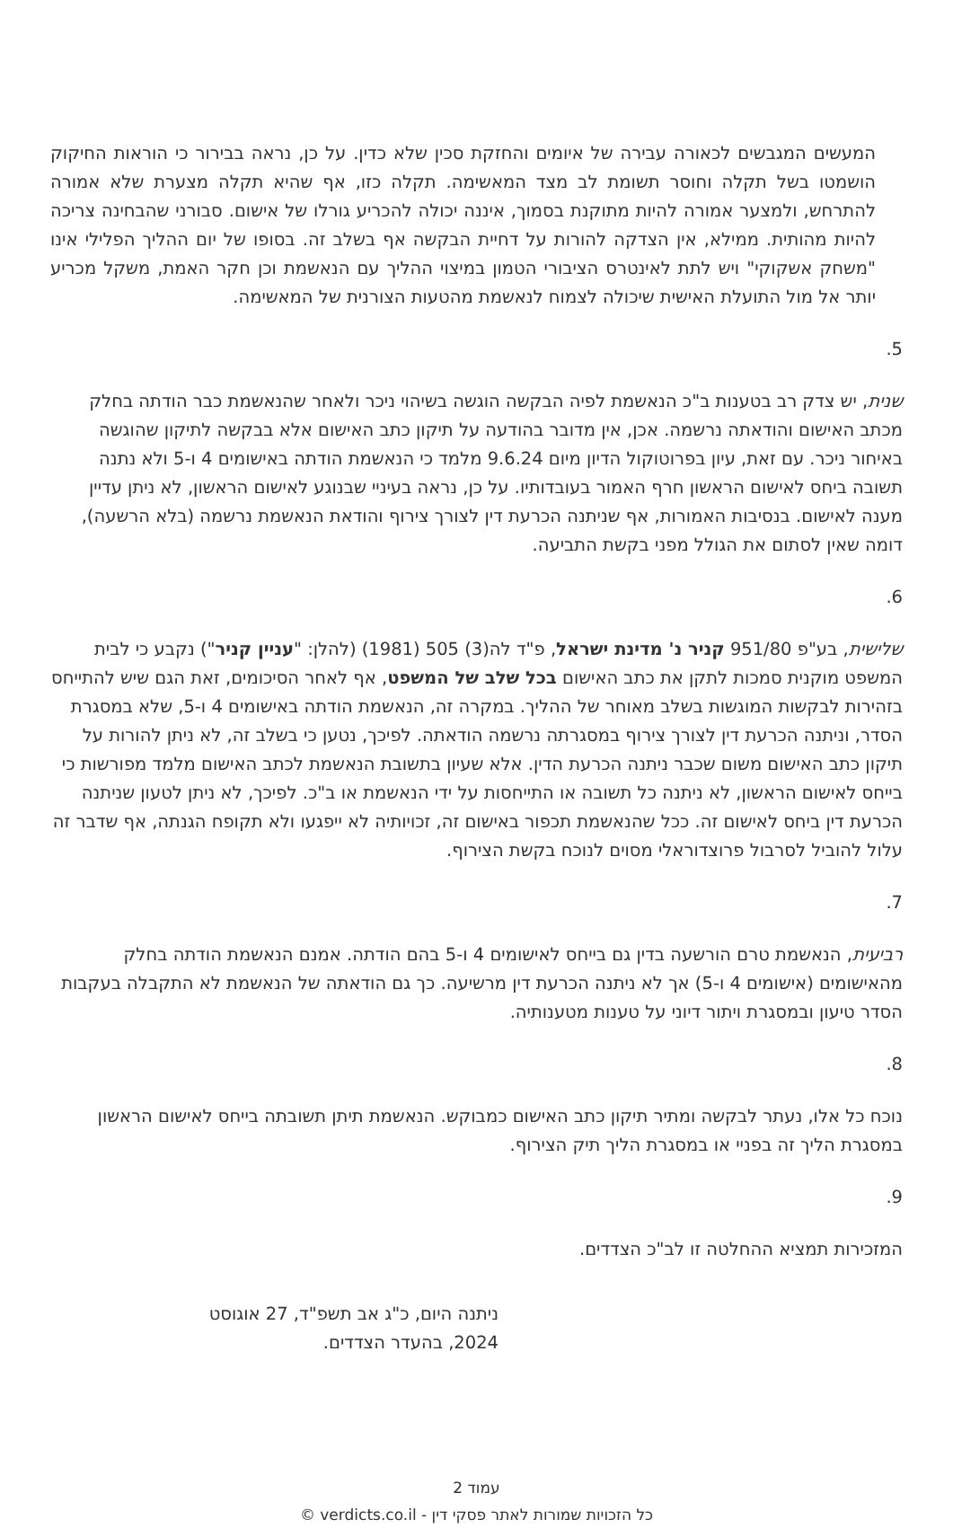המעשים המגבשים לכאורה עבירה של איומים והחזקת סכין שלא כדין. על כן, נראה בבירור כי הוראות החיקוק הושמטו בשל תקלה וחוסר תשומת לב מצד המאשימה. תקלה כזו, אף שהיא תקלה מצערת שלא אמורה להתרחש, ולמצער אמורה להיות מתוקנת בסמוך, איננה יכולה להכריע גורלו של אישום. סבורני שהבחינה צריכה להיות מהותית. ממילא, אין הצדקה להורות על דחיית הבקשה אף בשלב זה. בסופו של יום ההליך הפלילי אינו "משחק אשקוקי" ויש לתת לאינטרס הציבורי הטמון במיצוי ההליך עם הנאשמת וכן חקר האמת, משקל מכריע יותר אל מול התועלת האישית שיכולה לצמוח לנאשמת מהטעות הצורנית של המאשימה.
5.
שנית, יש צדק רב בטענות ב"כ הנאשמת לפיה הבקשה הוגשה בשיהוי ניכר ולאחר שהנאשמת כבר הודתה בחלק מכתב האישום והודאתה נרשמה. אכן, אין מדובר בהודעה על תיקון כתב האישום אלא בבקשה לתיקון שהוגשה באיחור ניכר. עם זאת, עיון בפרוטוקול הדיון מיום 9.6.24 מלמד כי הנאשמת הודתה באישומים 4 ו-5 ולא נתנה תשובה ביחס לאישום הראשון חרף האמור בעובדותיו. על כן, נראה בעיניי שבנוגע לאישום הראשון, לא ניתן עדיין מענה לאישום. בנסיבות האמורות, אף שניתנה הכרעת דין לצורך צירוף והודאת הנאשמת נרשמה (בלא הרשעה), דומה שאין לסתום את הגולל מפני בקשת התביעה.
6.
שלישית, בע"פ 951/80 קניר נ' מדינת ישראל, פ"ד לה(3) 505 (1981) (להלן: "עניין קניר") נקבע כי לבית המשפט מוקנית סמכות לתקן את כתב האישום בכל שלב של המשפט, אף לאחר הסיכומים, זאת הגם שיש להתייחס בזהירות לבקשות המוגשות בשלב מאוחר של ההליך. במקרה זה, הנאשמת הודתה באישומים 4 ו-5, שלא במסגרת הסדר, וניתנה הכרעת דין לצורך צירוף במסגרתה נרשמה הודאתה. לפיכך, נטען כי בשלב זה, לא ניתן להורות על תיקון כתב האישום משום שכבר ניתנה הכרעת הדין. אלא שעיון בתשובת הנאשמת לכתב האישום מלמד מפורשות כי בייחס לאישום הראשון, לא ניתנה כל תשובה או התייחסות על ידי הנאשמת או ב"כ. לפיכך, לא ניתן לטעון שניתנה הכרעת דין ביחס לאישום זה. ככל שהנאשמת תכפור באישום זה, זכויותיה לא ייפגעו ולא תקופח הגנתה, אף שדבר זה עלול להוביל לסרבול פרוצדוראלי מסוים לנוכח בקשת הצירוף.
7.
רביעית, הנאשמת טרם הורשעה בדין גם בייחס לאישומים 4 ו-5 בהם הודתה. אמנם הנאשמת הודתה בחלק מהאישומים (אישומים 4 ו-5) אך לא ניתנה הכרעת דין מרשיעה. כך גם הודאתה של הנאשמת לא התקבלה בעקבות הסדר טיעון ובמסגרת ויתור דיוני על טענות מטענותיה.
8.
נוכח כל אלו, נעתר לבקשה ומתיר תיקון כתב האישום כמבוקש. הנאשמת תיתן תשובתה בייחס לאישום הראשון במסגרת הליך זה בפניי או במסגרת הליך תיק הצירוף.
9.
המזכירות תמציא ההחלטה זו לב"כ הצדדים.
ניתנה היום, כ"ג אב תשפ"ד, 27 אוגוסט 2024, בהעדר הצדדים.
עמוד 2
כל הזכויות שמורות לאתר פסקי דין - verdicts.co.il ©